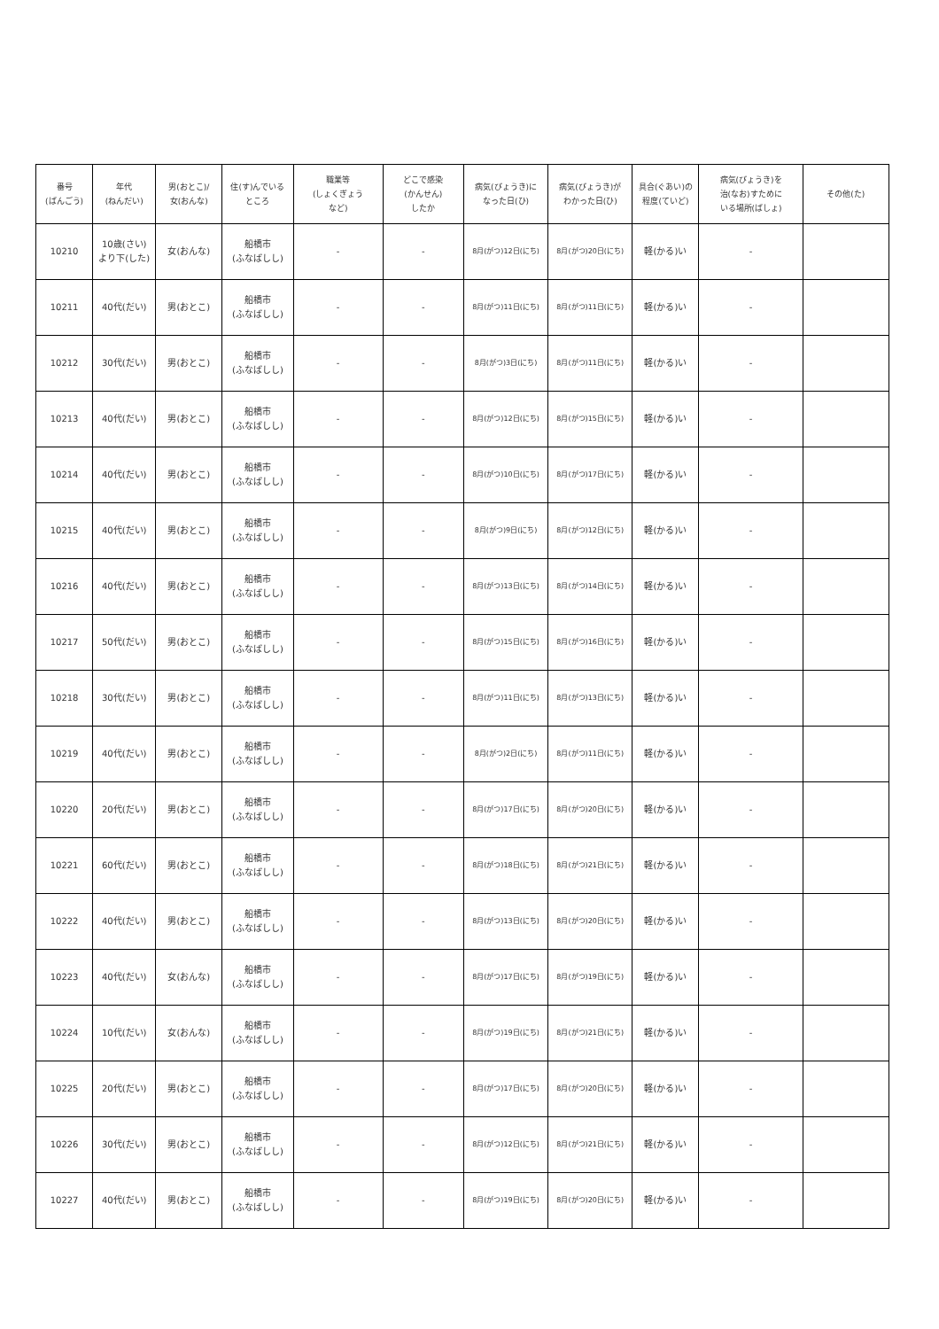| 番号 (ばんごう) | 年代 (ねんだい) | 男(おとこ)/ 女(おんな) | 住(す)んでいる ところ | 職業等 (しょくぎょう など) | どこで感染 (かんせん) したか | 病気(びょうき)に なった日(ひ) | 病気(びょうき)が わかった日(ひ) | 具合(ぐあい)の 程度(ていど) | 病気(びょうき)を 治(なお)すために いる場所(ばしょ) | その他(た) |
| --- | --- | --- | --- | --- | --- | --- | --- | --- | --- | --- |
| 10210 | 10歳(さい) より下(した) | 女(おんな) | 船橋市 (ふなばしし) | - | - | 8月(がつ)12日(にち) | 8月(がつ)20日(にち) | 軽(かる)い | - | |
| 10211 | 40代(だい) | 男(おとこ) | 船橋市 (ふなばしし) | - | - | 8月(がつ)11日(にち) | 8月(がつ)11日(にち) | 軽(かる)い | - | |
| 10212 | 30代(だい) | 男(おとこ) | 船橋市 (ふなばしし) | - | - | 8月(がつ)3日(にち) | 8月(がつ)11日(にち) | 軽(かる)い | - | |
| 10213 | 40代(だい) | 男(おとこ) | 船橋市 (ふなばしし) | - | - | 8月(がつ)12日(にち) | 8月(がつ)15日(にち) | 軽(かる)い | - | |
| 10214 | 40代(だい) | 男(おとこ) | 船橋市 (ふなばしし) | - | - | 8月(がつ)10日(にち) | 8月(がつ)17日(にち) | 軽(かる)い | - | |
| 10215 | 40代(だい) | 男(おとこ) | 船橋市 (ふなばしし) | - | - | 8月(がつ)9日(にち) | 8月(がつ)12日(にち) | 軽(かる)い | - | |
| 10216 | 40代(だい) | 男(おとこ) | 船橋市 (ふなばしし) | - | - | 8月(がつ)13日(にち) | 8月(がつ)14日(にち) | 軽(かる)い | - | |
| 10217 | 50代(だい) | 男(おとこ) | 船橋市 (ふなばしし) | - | - | 8月(がつ)15日(にち) | 8月(がつ)16日(にち) | 軽(かる)い | - | |
| 10218 | 30代(だい) | 男(おとこ) | 船橋市 (ふなばしし) | - | - | 8月(がつ)11日(にち) | 8月(がつ)13日(にち) | 軽(かる)い | - | |
| 10219 | 40代(だい) | 男(おとこ) | 船橋市 (ふなばしし) | - | - | 8月(がつ)2日(にち) | 8月(がつ)11日(にち) | 軽(かる)い | - | |
| 10220 | 20代(だい) | 男(おとこ) | 船橋市 (ふなばしし) | - | - | 8月(がつ)17日(にち) | 8月(がつ)20日(にち) | 軽(かる)い | - | |
| 10221 | 60代(だい) | 男(おとこ) | 船橋市 (ふなばしし) | - | - | 8月(がつ)18日(にち) | 8月(がつ)21日(にち) | 軽(かる)い | - | |
| 10222 | 40代(だい) | 男(おとこ) | 船橋市 (ふなばしし) | - | - | 8月(がつ)13日(にち) | 8月(がつ)20日(にち) | 軽(かる)い | - | |
| 10223 | 40代(だい) | 女(おんな) | 船橋市 (ふなばしし) | - | - | 8月(がつ)17日(にち) | 8月(がつ)19日(にち) | 軽(かる)い | - | |
| 10224 | 10代(だい) | 女(おんな) | 船橋市 (ふなばしし) | - | - | 8月(がつ)19日(にち) | 8月(がつ)21日(にち) | 軽(かる)い | - | |
| 10225 | 20代(だい) | 男(おとこ) | 船橋市 (ふなばしし) | - | - | 8月(がつ)17日(にち) | 8月(がつ)20日(にち) | 軽(かる)い | - | |
| 10226 | 30代(だい) | 男(おとこ) | 船橋市 (ふなばしし) | - | - | 8月(がつ)12日(にち) | 8月(がつ)21日(にち) | 軽(かる)い | - | |
| 10227 | 40代(だい) | 男(おとこ) | 船橋市 (ふなばしし) | - | - | 8月(がつ)19日(にち) | 8月(がつ)20日(にち) | 軽(かる)い | - | |